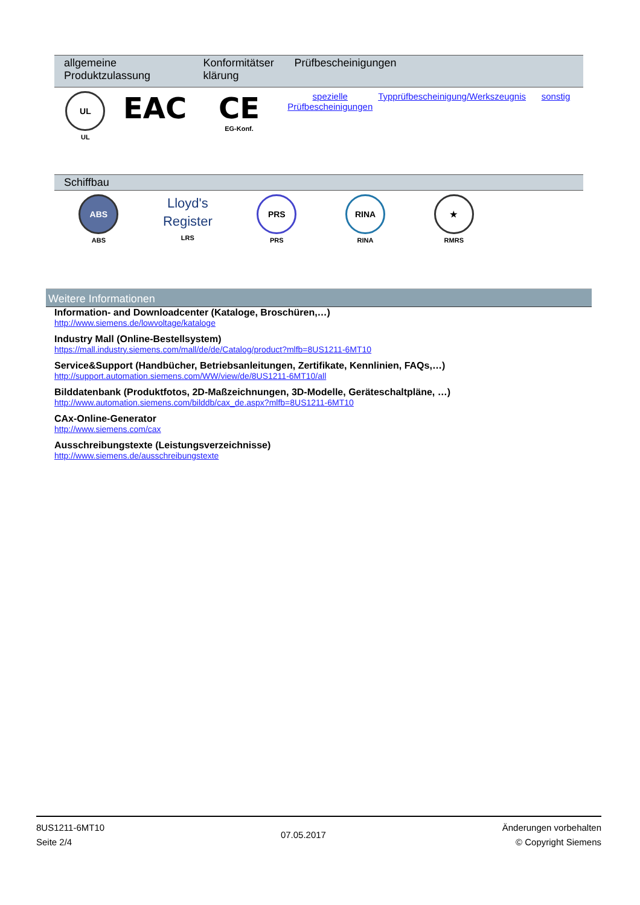| allgemeine Produktzulassung | | Konformitätser klärung | Prüfbescheinigungen | | |
| --- | --- | --- | --- | --- | --- |
| UL UL | EAC | CE EG-Konf. | spezielle Prüfbescheinigungen | Typprüfbescheinigung/Werkszeugnis | sonstig |
| Schiffbau | | | | | |
| --- | --- | --- | --- | --- | --- |
| ABS ABS | Lloyd's Register LRS | PRS PRS | RINA RINA | ★ RMRS | |
Weitere Informationen
Information- and Downloadcenter (Kataloge, Broschüren,…)
http://www.siemens.de/lowvoltage/kataloge
Industry Mall (Online-Bestellsystem)
https://mall.industry.siemens.com/mall/de/de/Catalog/product?mlfb=8US1211-6MT10
Service&Support (Handbücher, Betriebsanleitungen, Zertifikate, Kennlinien, FAQs,…)
http://support.automation.siemens.com/WW/view/de/8US1211-6MT10/all
Bilddatenbank (Produktfotos, 2D-Maßzeichnungen, 3D-Modelle, Geräteschaltpläne, …)
http://www.automation.siemens.com/bilddb/cax_de.aspx?mlfb=8US1211-6MT10
CAx-Online-Generator
http://www.siemens.com/cax
Ausschreibungstexte (Leistungsverzeichnisse)
http://www.siemens.de/ausschreibungstexte
8US1211-6MT10
Seite 2/4
07.05.2017
Änderungen vorbehalten
© Copyright Siemens